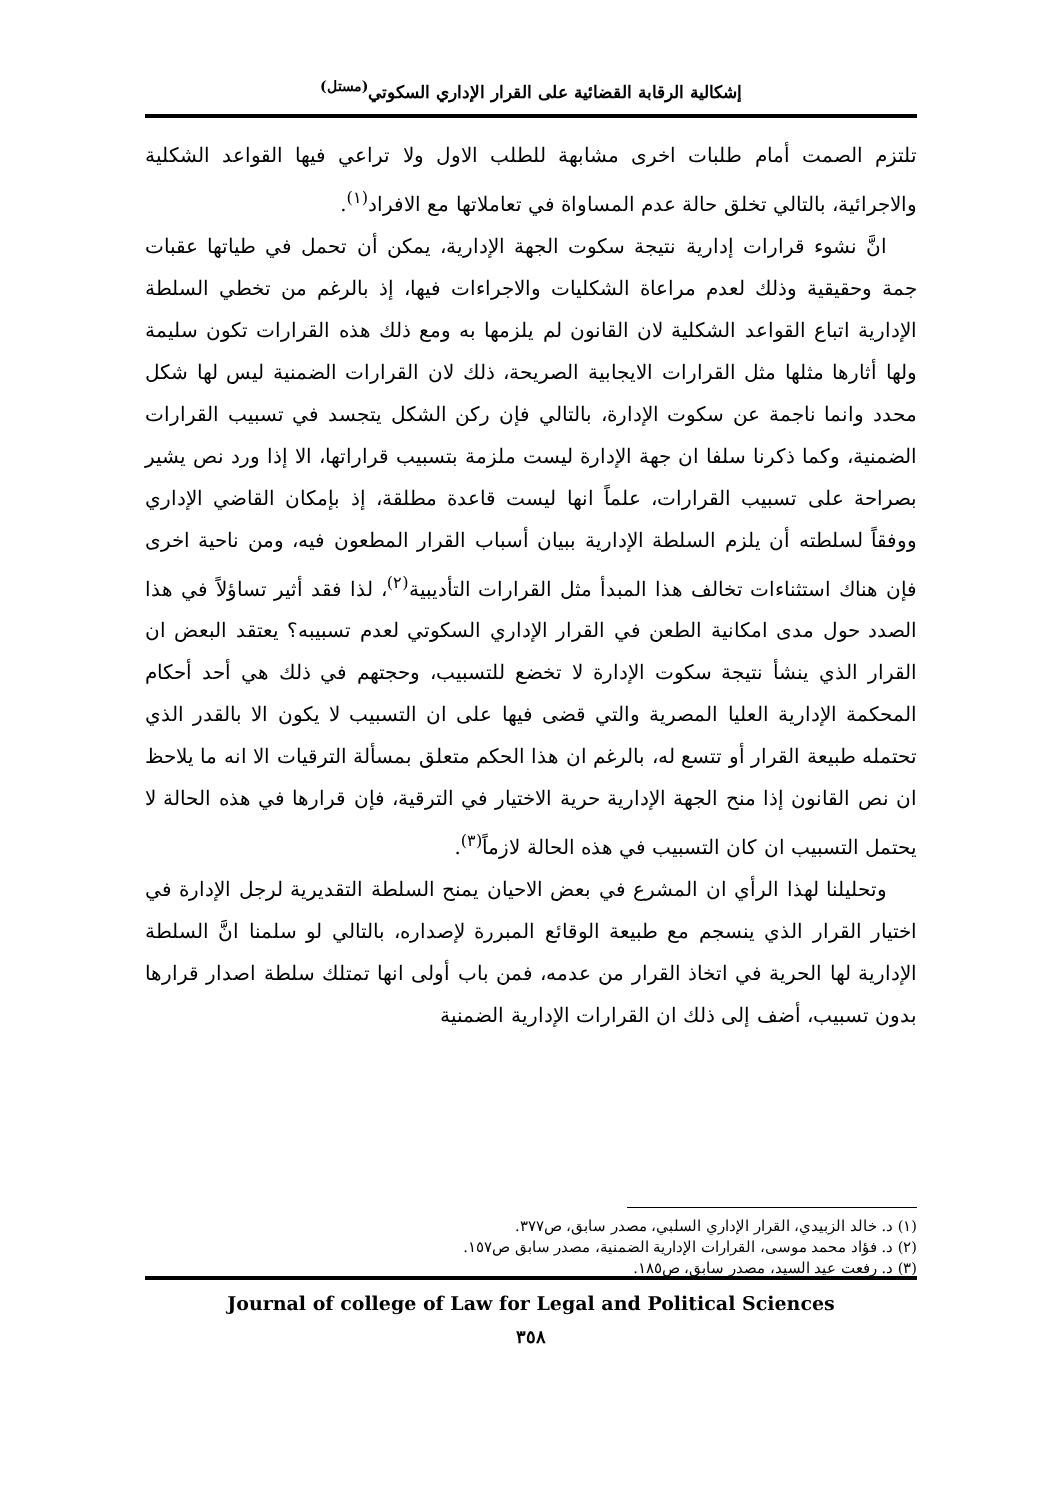إشكالية الرقابة القضائية على القرار الإداري السكوتي<sup>(مستل)</sup>
تلتزم الصمت أمام طلبات اخرى مشابهة للطلب الاول ولا تراعي فيها القواعد الشكلية والاجرائية، بالتالي تخلق حالة عدم المساواة في تعاملاتها مع الافراد<sup>(١)</sup>.
انَّ نشوء قرارات إدارية نتيجة سكوت الجهة الإدارية، يمكن أن تحمل في طياتها عقبات جمة وحقيقية وذلك لعدم مراعاة الشكليات والاجراءات فيها، إذ بالرغم من تخطي السلطة الإدارية اتباع القواعد الشكلية لان القانون لم يلزمها به ومع ذلك هذه القرارات تكون سليمة ولها أثارها مثلها مثل القرارات الايجابية الصريحة، ذلك لان القرارات الضمنية ليس لها شكل محدد وانما ناجمة عن سكوت الإدارة، بالتالي فإن ركن الشكل يتجسد في تسبيب القرارات الضمنية، وكما ذكرنا سلفا ان جهة الإدارة ليست ملزمة بتسبيب قراراتها، الا إذا ورد نص يشير بصراحة على تسبيب القرارات، علماً انها ليست قاعدة مطلقة، إذ بإمكان القاضي الإداري ووفقاً لسلطته أن يلزم السلطة الإدارية ببيان أسباب القرار المطعون فيه، ومن ناحية اخرى فإن هناك استثناءات تخالف هذا المبدأ مثل القرارات التأديبية<sup>(٢)</sup>، لذا فقد أثير تساؤلاً في هذا الصدد حول مدى امكانية الطعن في القرار الإداري السكوتي لعدم تسبيبه؟ يعتقد البعض ان القرار الذي ينشأ نتيجة سكوت الإدارة لا تخضع للتسبيب، وحجتهم في ذلك هي أحد أحكام المحكمة الإدارية العليا المصرية والتي قضى فيها على ان التسبيب لا يكون الا بالقدر الذي تحتمله طبيعة القرار أو تتسع له، بالرغم ان هذا الحكم متعلق بمسألة الترقيات الا انه ما يلاحظ ان نص القانون إذا منح الجهة الإدارية حرية الاختيار في الترقية، فإن قرارها في هذه الحالة لا يحتمل التسبيب ان كان التسبيب في هذه الحالة لازماً<sup>(٣)</sup>.
وتحليلنا لهذا الرأي ان المشرع في بعض الاحيان يمنح السلطة التقديرية لرجل الإدارة في اختيار القرار الذي ينسجم مع طبيعة الوقائع المبررة لإصداره، بالتالي لو سلمنا انَّ السلطة الإدارية لها الحرية في اتخاذ القرار من عدمه، فمن باب أولى انها تمتلك سلطة اصدار قرارها بدون تسبيب، أضف إلى ذلك ان القرارات الإدارية الضمنية
(١) د. خالد الزبيدي، القرار الإداري السلبي، مصدر سابق، ص٣٧٧.
(٢) د. فؤاد محمد موسى، القرارات الإدارية الضمنية، مصدر سابق ص١٥٧.
(٣) د. رفعت عيد السيد، مصدر سابق، ص١٨٥.
Journal of college of Law for Legal and Political Sciences
٣٥٨